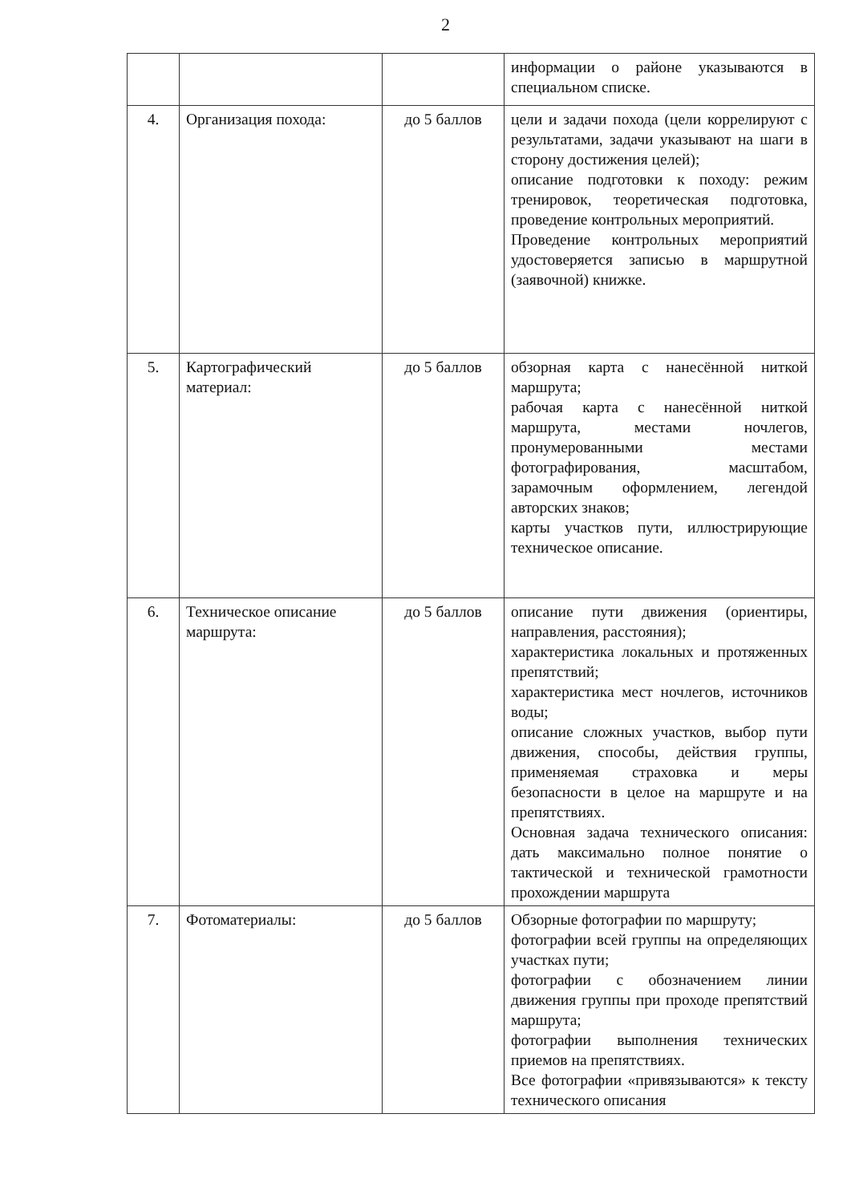2
| | | | информации о районе указываются в специальном списке. |
| 4. | Организация похода: | до 5 баллов | цели и задачи похода (цели коррелируют с результатами, задачи указывают на шаги в сторону достижения целей); описание подготовки к походу: режим тренировок, теоретическая подготовка, проведение контрольных мероприятий. Проведение контрольных мероприятий удостоверяется записью в маршрутной (заявочной) книжке. |
| 5. | Картографический материал: | до 5 баллов | обзорная карта с нанесённой ниткой маршрута; рабочая карта с нанесённой ниткой маршрута, местами ночлегов, пронумерованными местами фотографирования, масштабом, зарамочным оформлением, легендой авторских знаков; карты участков пути, иллюстрирующие техническое описание. |
| 6. | Техническое описание маршрута: | до 5 баллов | описание пути движения (ориентиры, направления, расстояния); характеристика локальных и протяженных препятствий; характеристика мест ночлегов, источников воды; описание сложных участков, выбор пути движения, способы, действия группы, применяемая страховка и меры безопасности в целое на маршруте и на препятствиях. Основная задача технического описания: дать максимально полное понятие о тактической и технической грамотности прохождении маршрута |
| 7. | Фотоматериалы: | до 5 баллов | Обзорные фотографии по маршруту; фотографии всей группы на определяющих участках пути; фотографии с обозначением линии движения группы при проходе препятствий маршрута; фотографии выполнения технических приемов на препятствиях. Все фотографии «привязываются» к тексту технического описания |